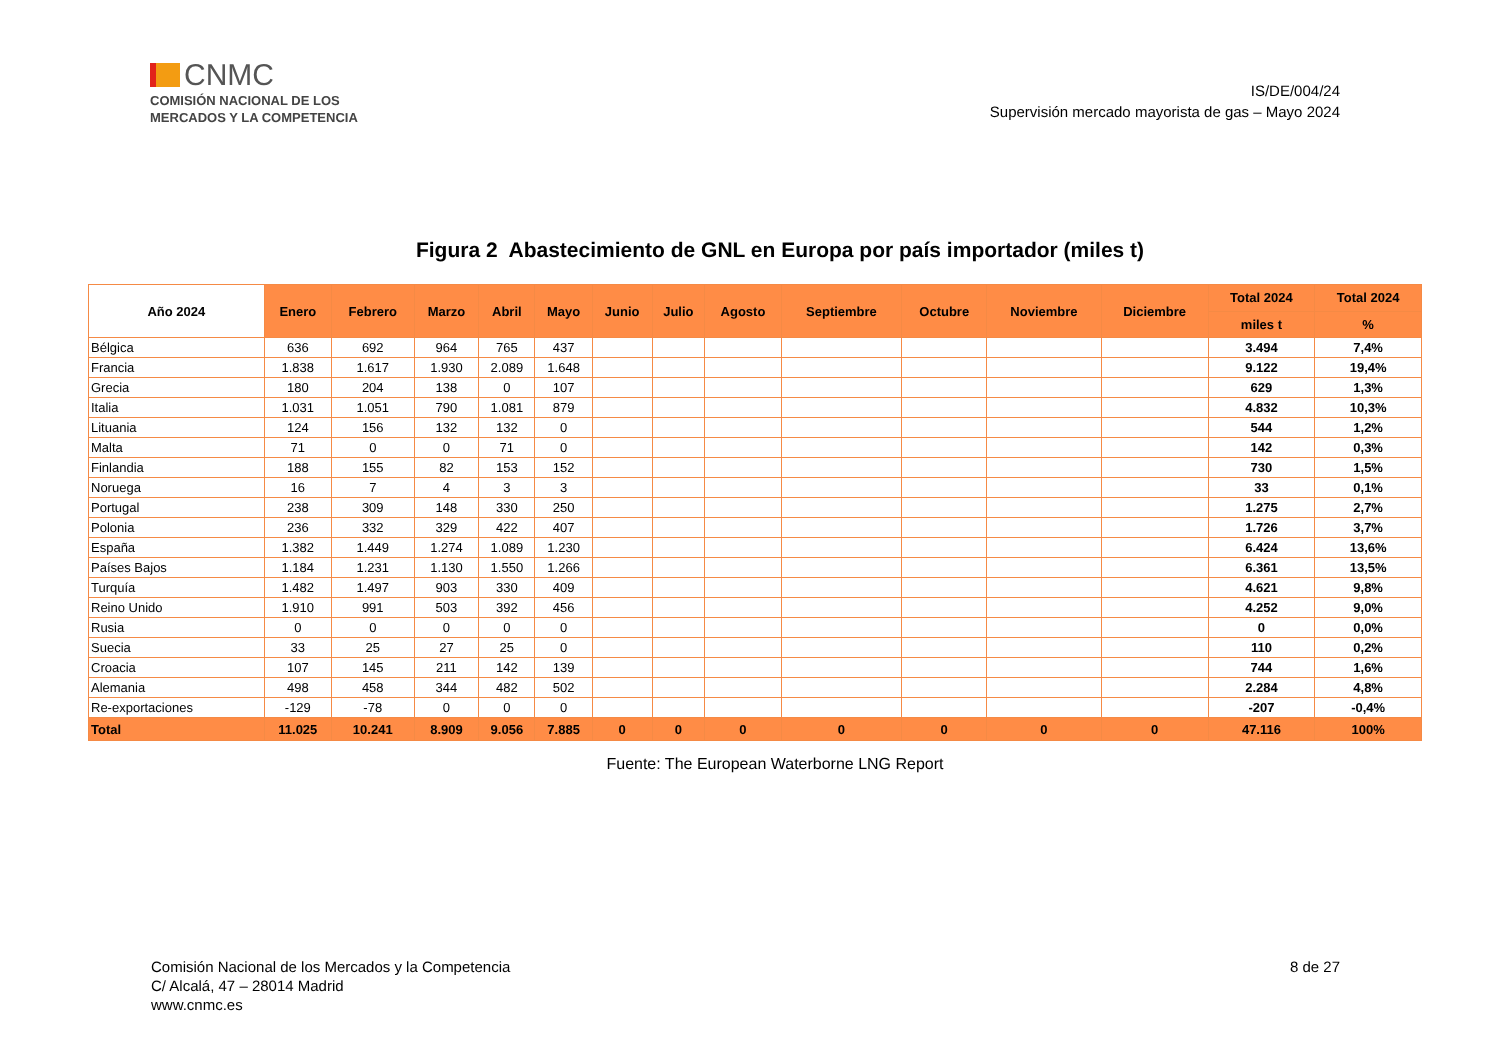CNMC
COMISIÓN NACIONAL DE LOS
MERCADOS Y LA COMPETENCIA
IS/DE/004/24
Supervisión mercado mayorista de gas – Mayo 2024
Figura 2 Abastecimiento de GNL en Europa por país importador (miles t)
| Año 2024 | Enero | Febrero | Marzo | Abril | Mayo | Junio | Julio | Agosto | Septiembre | Octubre | Noviembre | Diciembre | Total 2024 | Total 2024 |
| --- | --- | --- | --- | --- | --- | --- | --- | --- | --- | --- | --- | --- | --- | --- |
| | | | | | | | | | | | | | miles t | % |
| Bélgica | 636 | 692 | 964 | 765 | 437 | | | | | | | | 3.494 | 7,4% |
| Francia | 1.838 | 1.617 | 1.930 | 2.089 | 1.648 | | | | | | | | 9.122 | 19,4% |
| Grecia | 180 | 204 | 138 | 0 | 107 | | | | | | | | 629 | 1,3% |
| Italia | 1.031 | 1.051 | 790 | 1.081 | 879 | | | | | | | | 4.832 | 10,3% |
| Lituania | 124 | 156 | 132 | 132 | 0 | | | | | | | | 544 | 1,2% |
| Malta | 71 | 0 | 0 | 71 | 0 | | | | | | | | 142 | 0,3% |
| Finlandia | 188 | 155 | 82 | 153 | 152 | | | | | | | | 730 | 1,5% |
| Noruega | 16 | 7 | 4 | 3 | 3 | | | | | | | | 33 | 0,1% |
| Portugal | 238 | 309 | 148 | 330 | 250 | | | | | | | | 1.275 | 2,7% |
| Polonia | 236 | 332 | 329 | 422 | 407 | | | | | | | | 1.726 | 3,7% |
| España | 1.382 | 1.449 | 1.274 | 1.089 | 1.230 | | | | | | | | 6.424 | 13,6% |
| Países Bajos | 1.184 | 1.231 | 1.130 | 1.550 | 1.266 | | | | | | | | 6.361 | 13,5% |
| Turquía | 1.482 | 1.497 | 903 | 330 | 409 | | | | | | | | 4.621 | 9,8% |
| Reino Unido | 1.910 | 991 | 503 | 392 | 456 | | | | | | | | 4.252 | 9,0% |
| Rusia | 0 | 0 | 0 | 0 | 0 | | | | | | | | 0 | 0,0% |
| Suecia | 33 | 25 | 27 | 25 | 0 | | | | | | | | 110 | 0,2% |
| Croacia | 107 | 145 | 211 | 142 | 139 | | | | | | | | 744 | 1,6% |
| Alemania | 498 | 458 | 344 | 482 | 502 | | | | | | | | 2.284 | 4,8% |
| Re-exportaciones | -129 | -78 | 0 | 0 | 0 | | | | | | | | -207 | -0,4% |
| Total | 11.025 | 10.241 | 8.909 | 9.056 | 7.885 | 0 | 0 | 0 | 0 | 0 | 0 | 0 | 47.116 | 100% |
Fuente: The European Waterborne LNG Report
Comisión Nacional de los Mercados y la Competencia
C/ Alcalá, 47 – 28014 Madrid
www.cnmc.es
8 de 27